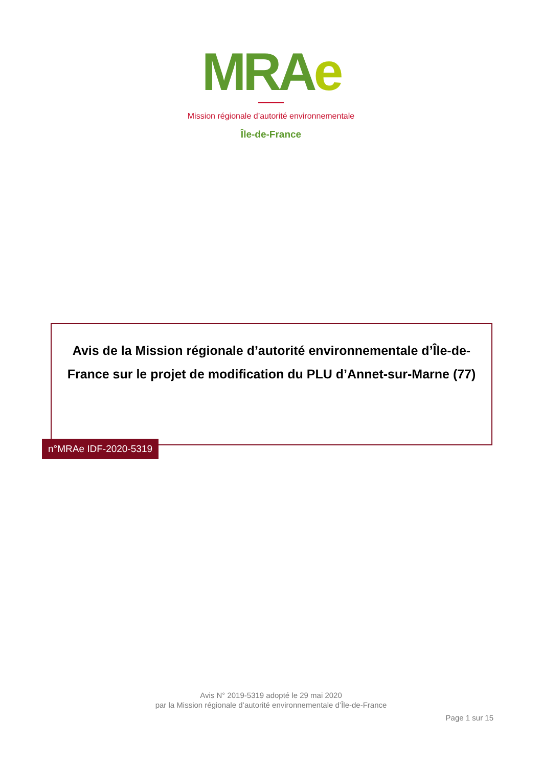MRAe
Mission régionale d’autorité environnementale
Île-de-France
Avis de la Mission régionale d’autorité environnementale d’Île-de-France sur le projet de modification du PLU d’Annet-sur-Marne (77)
n°MRAe IDF-2020-5319
Avis N° 2019-5319 adopté le 29 mai 2020
par la Mission régionale d’autorité environnementale d’Île-de-France
Page 1 sur 15